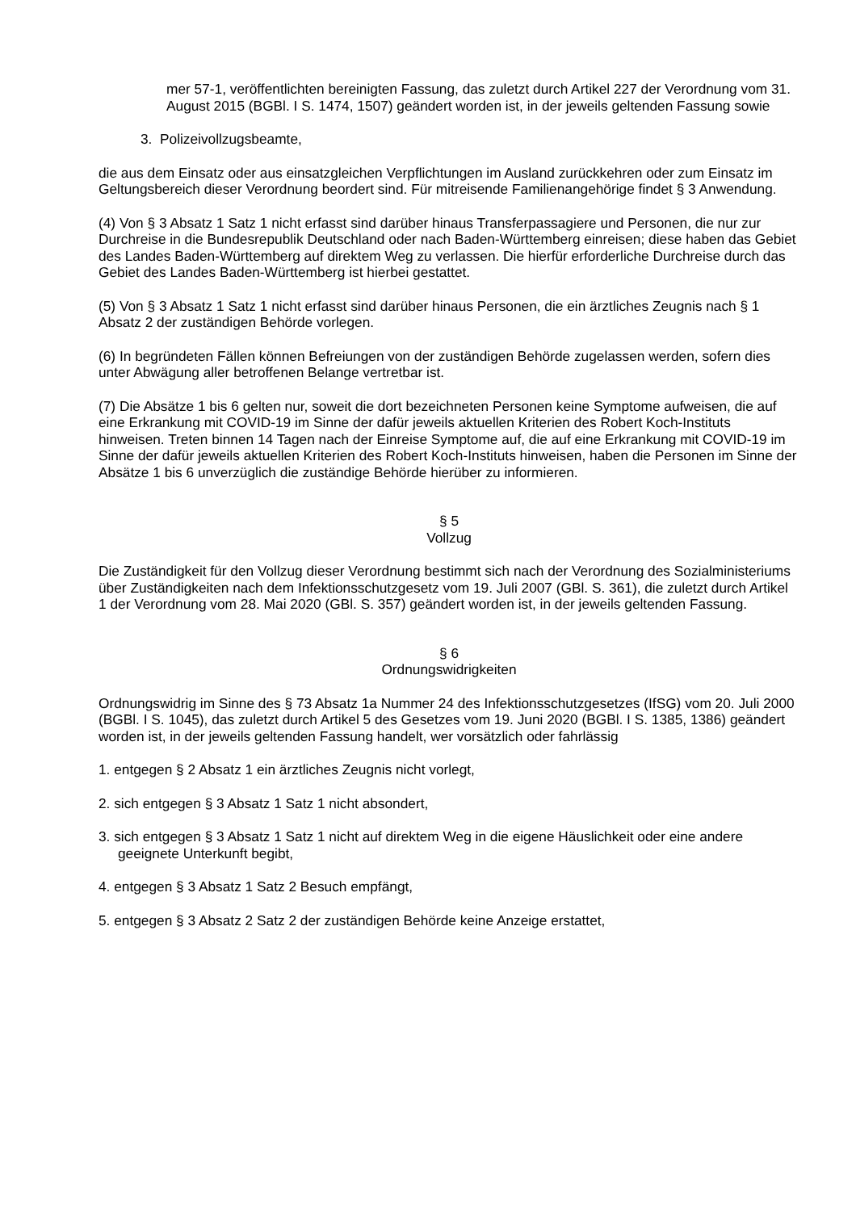mer 57-1, veröffentlichten bereinigten Fassung, das zuletzt durch Artikel 227 der Verordnung vom 31. August 2015 (BGBl. I S. 1474, 1507) geändert worden ist, in der jeweils geltenden Fassung sowie
3. Polizeivollzugsbeamte,
die aus dem Einsatz oder aus einsatzgleichen Verpflichtungen im Ausland zurückkehren oder zum Einsatz im Geltungsbereich dieser Verordnung beordert sind. Für mitreisende Familienangehörige findet § 3 Anwendung.
(4) Von § 3 Absatz 1 Satz 1 nicht erfasst sind darüber hinaus Transferpassagiere und Personen, die nur zur Durchreise in die Bundesrepublik Deutschland oder nach Baden-Württemberg einreisen; diese haben das Gebiet des Landes Baden-Württemberg auf direktem Weg zu verlassen. Die hierfür erforderliche Durchreise durch das Gebiet des Landes Baden-Württemberg ist hierbei gestattet.
(5) Von § 3 Absatz 1 Satz 1 nicht erfasst sind darüber hinaus Personen, die ein ärztliches Zeugnis nach § 1 Absatz 2 der zuständigen Behörde vorlegen.
(6) In begründeten Fällen können Befreiungen von der zuständigen Behörde zugelassen werden, sofern dies unter Abwägung aller betroffenen Belange vertretbar ist.
(7) Die Absätze 1 bis 6 gelten nur, soweit die dort bezeichneten Personen keine Symptome aufweisen, die auf eine Erkrankung mit COVID-19 im Sinne der dafür jeweils aktuellen Kriterien des Robert Koch-Instituts hinweisen. Treten binnen 14 Tagen nach der Einreise Symptome auf, die auf eine Erkrankung mit COVID-19 im Sinne der dafür jeweils aktuellen Kriterien des Robert Koch-Instituts hinweisen, haben die Personen im Sinne der Absätze 1 bis 6 unverzüglich die zuständige Behörde hierüber zu informieren.
§ 5
Vollzug
Die Zuständigkeit für den Vollzug dieser Verordnung bestimmt sich nach der Verordnung des Sozialministeriums über Zuständigkeiten nach dem Infektionsschutzgesetz vom 19. Juli 2007 (GBl. S. 361), die zuletzt durch Artikel 1 der Verordnung vom 28. Mai 2020 (GBl. S. 357) geändert worden ist, in der jeweils geltenden Fassung.
§ 6
Ordnungswidrigkeiten
Ordnungswidrig im Sinne des § 73 Absatz 1a Nummer 24 des Infektionsschutzgesetzes (IfSG) vom 20. Juli 2000 (BGBl. I S. 1045), das zuletzt durch Artikel 5 des Gesetzes vom 19. Juni 2020 (BGBl. I S. 1385, 1386) geändert worden ist, in der jeweils geltenden Fassung handelt, wer vorsätzlich oder fahrlässig
1. entgegen § 2 Absatz 1 ein ärztliches Zeugnis nicht vorlegt,
2. sich entgegen § 3 Absatz 1 Satz 1 nicht absondert,
3. sich entgegen § 3 Absatz 1 Satz 1 nicht auf direktem Weg in die eigene Häuslichkeit oder eine andere geeignete Unterkunft begibt,
4. entgegen § 3 Absatz 1 Satz 2 Besuch empfängt,
5. entgegen § 3 Absatz 2 Satz 2 der zuständigen Behörde keine Anzeige erstattet,